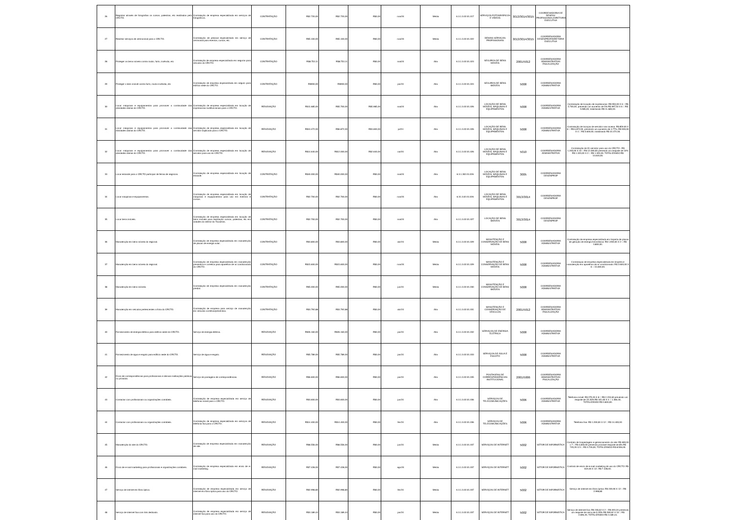| 26 | Registrar através de fotografias os cursos, palestras, etc realizados pelo CRCTO. | Contratação de empresa especializada em serviços de fotográficos. | CONTRATAÇÃO | R$2.720,00 | R$2.720,00 | R$0,00 | mar/24 | Média | 6.3.1.3.02.01.017 | SERVIÇOS FOTOGRÁFICOS E VÍDEOS | 3013/3014/3015 | COORDENADORIA DE DESENV. PROFISSIONAL/DIRETORIA EXECUTIVA | |
| 27 | Realizar serviços de cerimoninal para o CRCTO. | Contratação de pessoal especializado em serviço de cerimonial para eventos, cursos, etc. | CONTRATAÇÃO | R$5.100,00 | R$5.100,00 | R$0,00 | mar/24 | Média | 6.3.1.3.02.01.022 | DEMAIS SERVIÇOS PROFISSIONAIS | 3013/3014/3015 | COORDENADORIA DESENPROF/DIRETORIA EXECUTIVA | |
| 28 | Proteger os bens móveis contra roubo, furto, incêndio, etc | Contratação de empresa especializada em seguros para veículos do CRCTO. | CONTRATAÇÃO | R$8.752,11 | R$8.752,11 | R$0,00 | mai/24 | Alta | 6.3.1.3.02.01.023 | SEGUROS DE BENS MÓVEIS | 2001/5012 | COORDENADORIA ADMINISTRATIVA/ FISCALIZAÇÃO | |
| 29 | Proteger o bem imóvel contra furto, roubo incêndia, etc | Contratação de empresa especializada em seguro para edifício sede do CRCTO. | CONTRATAÇÃO | R$900,00 | R$900,00 | R$0,00 | jan/24 | Alta | 6.3.1.3.02.01.024 | SEGUROS DE BENS IMÓVEIS | 5008 | COORDENADORIA ADMINISTRATIVA | |
| 30 | Locar máquinas e equipamentos para promover a continuidade das atividades diárias do CRCTO. | Contratação de empresa especializada em locação de impressoras multifuncionais para o CRCTO. | RENOVAÇÃO | R$11.685,00 | R$5.700,00 | R$5.985,00 | mai/24 | Alta | 6.3.1.3.02.01.026 | LOCAÇÃO DE BENS MÓVEIS, MÁQUINAS E EQUIPAMENTOS | 5008 | COORDENADORIA ADMINISTRATIVA | Contratação de locação de impressoras: R$ 950,00 X 6 = R$ 5.700,00, prevendo um aumento de 5% R$ 997,50 X 6 = R$ 5.985,00, totalizando R$ 11.685,00. |
| 31 | Locar máquinas e equipamentos para promover a continuidade das atividades diárias do CRCTO. | Contratação de empresa especializada em locação de servidor duplicado para o CRCTO. | RENOVAÇÃO | R$10.472,00 | R$6.872,00 | R$3.600,00 | jul/24 | Alta | 6.3.1.3.02.01.026 | LOCAÇÃO DE BENS MÓVEIS, MÁQUINAS E EQUIPAMENTOS | 5008 | COORDENADORIA ADMINISTRATIVA | Contratação de locaçao de servidor nas nuvens: R$ 859,00 X 8 = R$ 6.872,00, prevendo um aumento de 4,77%, R$ 900,00 X 4 = R$ 3.600,00, totalizando R$ 10.472,00. |
| 32 | Locar máquinas e equipamentos para promover a continuidade das atividades diárias do CRCTO. | Contratação de empresa especializada em locação de servidor para uso do CRCTO. | RENOVAÇÃO | R$14.640,00 | R$12.000,00 | R$2.640,00 | out/24 | Alta | 6.3.1.3.02.01.026 | LOCAÇÃO DE BENS MÓVEIS, MÁQUINAS E EQUIPAMENTOS | 5010 | COORDENADORIA ADMNISTRATIVA | Contratação de 01 servidor para uso do CRCTO - R$ 1.200,00 X 10 = R$ 12.000,00 prevendo um reajuste de 10% R$ 1.320,00 X 2 = R$ 1.320,00, TOTALIZANDO R$ 14.640,00. |
| 33 | Locar estande para o CRCTO participar de feiras de negócios. | Contratação de empresa especializada em locação de estande. | CONTRATAÇÃO | R$40.000,00 | R$40.000,00 | R$0,00 | mai/24 | Alta | 6.3.1.302.01.026 | LOCAÇÃO DE BENS MÓVEIS, MÁQUINAS E EQUIPAMENTOS | 3005 | COORDENADORIA DESENPROF | |
| 34 | Locar máquinas e equipamentos. | Contratação de empresa especializada em locação de máquinas e equipamentos para uso em eventos e cursos. | CONTRATAÇÃO | R$2.700,00 | R$2.700,00 | R$0,00 | mar/24 | Alta | 6.31.3.02.01.026 | LOCAÇÃO DE BENS MÓVEIS, MÁQUINAS E EQUIPAMENTOS | 3013/3014 | COORDENADORIA DESENPROF | |
| 35 | Locar bens imóveis. | Contratação de empresa especializada em locação de bens imóveis para realização cursos, palestras, etc em cidades do interior do Tocantins. | CONTRATAÇÃO | R$2.700,00 | R$2.700,00 | R$0,00 | mai/24 | Alta | 6.3.1.3.02.01.027 | LOCAÇÃO DE BENS IMÓVEIS | 3013/3014 | COORDENADORIA DESENPROF | |
| 36 | Manutenção em bens móveis do regional. | Contratação de empresa especializada em manutenção de placas de energia solar. | CONTRATAÇÃO | R$3.800,00 | R$3.800,00 | R$0,00 | abr/24 | Média | 6.3.1.3.02.01.029 | MANUTENÇÃO E CONSERVAÇÃO DE BENS MÓVEIS | 5008 | COORDENADORIA ADMINISTRATIVA | Contratação de empresa especializada em limpeza de placas de geração de energia fotovoltaica: R$ 1.900,00 X 2 = R$ 3.800,00. |
| 37 | Manutenção em bens móveis do regional. | Contratação de empresa especializada em manutenção preventiva e corretiva para aparelhos de ar condicionado do CRCTO. | CONTRATAÇÃO | R$15.600,00 | R$15.600,00 | R$0,00 | mar/24 | Média | 6.3.1.3.02.01.029 | MANUTENÇÃO E CONSERVAÇÃO DE BENS MÓVEIS | 5008 | COORDENADORIA ADMINISTRATIVA | Contrataçao de empresa especializada em limpeza e manutenção em aparelhos de ar condicionado: R$ 2.600,00 X 6 = 15.600,00. |
| 38 | Manutenção em bens imóveis. | Contratação de empresa especializada em manutenção predial. | CONTRATAÇÃO | R$5.000,00 | R$5.000,00 | R$0,00 | jun/24 | Média | 6.3.1.3.02.01.030 | MANUTENÇÃO E CONSERVAÇÃO DE BENS IMÓVEIS | 5008 | COORDENADORIA ADMINISTRATIVA | |
| 39 | Manutenção em veículos pertencentes a frota do CRCTO. | Contratação de empresa para serviço de manutenção em veículos corretiva/preventiva. | CONTRATAÇÃO | R$3.792,88 | R$3.792,88 | R$0,00 | abr/24 | Alta | 6.3.1.3.02.01.031 | MANUTENÇÃO E CONSERVAÇÃO DE VEÍCULOS | 2001/5012 | COORDENADORIA ADMINISTRATIVA/ FISCALIZAÇÃO | |
| 40 | Fornecimento de energia elétrica para edifício sede do CRCTO. | Serviço de energia elétrica. | RENOVAÇÃO | R$26.160,00 | R$26.160,00 | R$0,00 | jan/24 | Alta | 6.3.1.3.02.01.032 | SERVIÇOS DE ENERGIA ELÉTRICA | 5008 | COORDENADORIA ADMINISTRATIVA | |
| 41 | Fornecimento de água e esgoto para edifício sede do CRCTO. | Serviço de água e esgoto. | RENOVAÇÃO | R$5.789,00 | R$5.789,00 | R$0,00 | jan/24 | Alta | 6.3.1.3.02.01.033 | SERVIÇOS DE ÁGUA E ESGOTO | 5008 | COORDENADORIA ADMINISTRATIVA | |
| 42 | Envio de correspondências para profissionais e demais instituições públicas ou privadas. | Serviço de postagens de correspondências. | RENOVAÇÃO | R$6.600,00 | R$6.600,00 | R$0,00 | jan/24 | Alta | 6.3.1.3.02.01.035 | POSTAGENS DE CORRESPONDÊNCIAS INSTITUCIONAL | 2001/5006 | COORDENADORIA ADMINISTRATIVA/ FISCALIZAÇÃO | |
| 43 | Contactar com profissionais ou organizações contábeis. | Contratação de empresa especializada em serviço de telefonia móvel para o CRCTO. | RENOVAÇÃO | R$3.600,00 | R$3.600,00 | R$0,00 | jun/24 | Alta | 6.3.1.3.02.01.036 | SERVIÇOS DE TELECOMUNICAÇÕES | 5006 | COORDENADORIA ADMINISTRATIVA | Telefonia móvel: R$ 279,20 X 8 = R$ 2.233,60 prevendo um reajuste de 22,35% R$ 341,60 X 4 = 1.366,40, TOTALIZANDO R$ 3.600,00. |
| 44 | Contactar com profissionais ou organizações contábeis. | Contratação de empresa especializada em serviços de telefonia fixa para o CRCTO. | RENOVAÇÃO | R$14.400,00 | R$14.400,00 | R$0,00 | fev/24 | Alta | 6.3.1.3.02.01.036 | SERVIÇOS DE TELECOMUNICAÇÕES | 5006 | COORDENADORIA ADMINISTRATIVA | Telefonia fixa: R$ 1.200,00 X 12 = R$ 14.400,00 |
| 45 | Manutenção do site do CRCTO. | Contratação de empresa especializada em manutenção de site. | RENOVAÇÃO | R$8.556,00 | R$8.556,00 | R$0,00 | jun/24 | Média | 6.3.1.3.02.01.037 | SERVIÇOS DE INTERNET | 5002 | SETOR DE INFORMÁTICA | Contrato de hospedagem e gerenciamento do site: R$ 690,00 x 7 = R$ 4.830,00 prevendo provável reajuste de 8% R$ 745,20 X 5 = R$ 3.726,00, TOTALIZANDO R$ 8.556,00. |
| 46 | Envio de e-mail marketing para profissionais e organizações contábeis. | Contratação de empresa especializada em envio de e-mail marketing. | RENOVAÇÃO | R$7.428,00 | R$7.428,00 | R$0,00 | ago/24 | Média | 6.3.1.3.02.01.037 | SERVIÇOS DE INTERNET | 5002 | SETOR DE INFORMÁTICA | Contrato de envio de e-mail marketing de uso do CRCTO: R$ 619,00 X 12= R$ 7.428,00. |
| 47 | Serviço de inernet em fibra óptica. | Contratação de empresa especializada em serviço de internet em fibra óptica para uso do CRCTO. | RENOVAÇÃO | R$2.998,80 | R$2.998,80 | R$0,00 | fev/24 | Média | 6.3.1.3.02.01.037 | SERVIÇOS DE INTERNET | 5002 | SETOR DE INFORMÁTICA | Serviço de internet em fibra óptica: R$ 249,90 X 12 = R$ 2.998,80 |
| 48 | Serviço de internet fixa com link dedicado. | Contratação de empresa especializada em serviço de internet fixa para uso do CRCTO. | RENOVAÇÃO | R$3.189,44 | R$3.189,44 | R$0,00 | jan/24 | Média | 6.3.1.3.02.01.037 | SERVIÇOS DE INTERNET | 5002 | SETOR DE INFORMÁTICA | Serviço de internet fixa: R$ 246,62 X 2 = R$ 493,24 prevendo um reajuste de cerca de 9,35% R$ 269,62 X 10 = R$ 2.696,20, TOTALIZANDO R$ 3.189,44. |